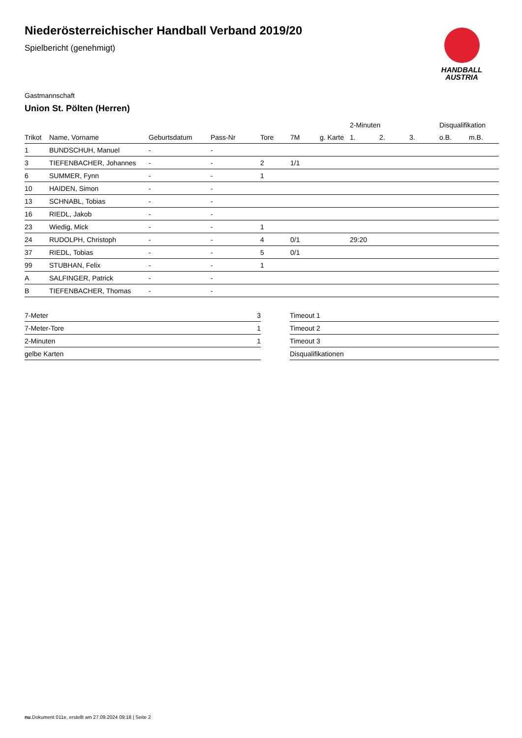HANDBALL
AUSTRIA
Niederösterreichischer Handball Verband 2019/20
Spielbericht (genehmigt)
Gastmannschaft
Union St. Pölten (Herren)
| | | | | | | | 2-Minuten | | | Disqualifikation | |
| --- | --- | --- | --- | --- | --- | --- | --- | --- | --- | --- | --- |
| Trikot | Name, Vorname | Geburtsdatum | Pass-Nr | Tore | 7M | g. Karte | 1. | 2. | 3. | o.B. | m.B. |
| 1 | BUNDSCHUH, Manuel | - | - | | | | | | | | |
| 3 | TIEFENBACHER, Johannes | - | - | 2 | 1/1 | | | | | | |
| 6 | SUMMER, Fynn | - | - | 1 | | | | | | | |
| 10 | HAIDEN, Simon | - | - | | | | | | | | |
| 13 | SCHNABL, Tobias | - | - | | | | | | | | |
| 16 | RIEDL, Jakob | - | - | | | | | | | | |
| 23 | Wiedig, Mick | - | - | 1 | | | | | | | |
| 24 | RUDOLPH, Christoph | - | - | 4 | 0/1 | | 29:20 | | | | |
| 37 | RIEDL, Tobias | - | - | 5 | 0/1 | | | | | | |
| 99 | STUBHAN, Felix | - | - | 1 | | | | | | | |
| A | SALFINGER, Patrick | - | - | | | | | | | | |
| B | TIEFENBACHER, Thomas | - | - | | | | | | | | |
| 7-Meter | 3 |
| 7-Meter-Tore | 1 |
| 2-Minuten | 1 |
| gelbe Karten | |
| Timeout 1 |
| Timeout 2 |
| Timeout 3 |
| Disqualifikationen |
nu.Dokument 011e, erstellt am 27.09.2024 09:18 | Seite 2